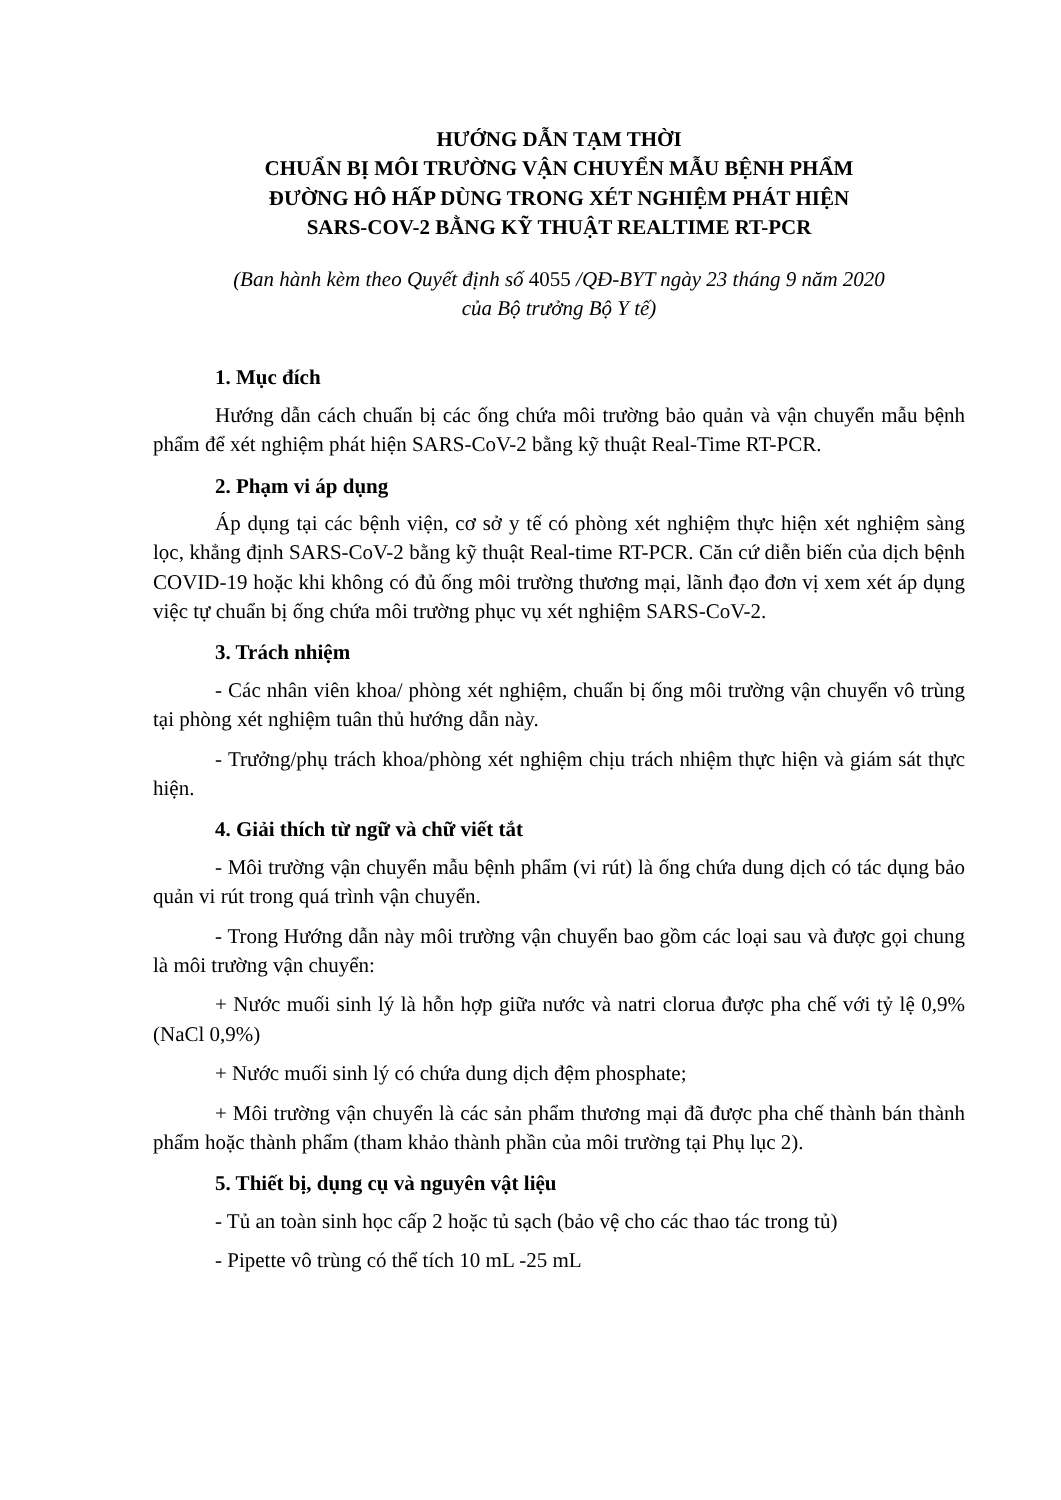HƯỚNG DẪN TẠM THỜI
CHUẨN BỊ MÔI TRƯỜNG VẬN CHUYỂN MẪU BỆNH PHẨM
ĐƯỜNG HÔ HẤP DÙNG TRONG XÉT NGHIỆM PHÁT HIỆN
SARS-COV-2 BẰNG KỸ THUẬT REALTIME RT-PCR
(Ban hành kèm theo Quyết định số 4055 /QĐ-BYT ngày 23 tháng 9 năm 2020
của Bộ trưởng Bộ Y tế)
1. Mục đích
Hướng dẫn cách chuẩn bị các ống chứa môi trường bảo quản và vận chuyển mẫu bệnh phẩm để xét nghiệm phát hiện SARS-CoV-2 bằng kỹ thuật Real-Time RT-PCR.
2. Phạm vi áp dụng
Áp dụng tại các bệnh viện, cơ sở y tế có phòng xét nghiệm thực hiện xét nghiệm sàng lọc, khẳng định SARS-CoV-2 bằng kỹ thuật Real-time RT-PCR. Căn cứ diễn biến của dịch bệnh COVID-19 hoặc khi không có đủ ống môi trường thương mại, lãnh đạo đơn vị xem xét áp dụng việc tự chuẩn bị ống chứa môi trường phục vụ xét nghiệm SARS-CoV-2.
3. Trách nhiệm
- Các nhân viên khoa/ phòng xét nghiệm, chuẩn bị ống môi trường vận chuyển vô trùng tại phòng xét nghiệm tuân thủ hướng dẫn này.
- Trưởng/phụ trách khoa/phòng xét nghiệm chịu trách nhiệm thực hiện và giám sát thực hiện.
4. Giải thích từ ngữ và chữ viết tắt
- Môi trường vận chuyển mẫu bệnh phẩm (vi rút) là ống chứa dung dịch có tác dụng bảo quản vi rút trong quá trình vận chuyển.
- Trong Hướng dẫn này môi trường vận chuyển bao gồm các loại sau và được gọi chung là môi trường vận chuyển:
+ Nước muối sinh lý là hỗn hợp giữa nước và natri clorua được pha chế với tỷ lệ 0,9% (NaCl 0,9%)
+ Nước muối sinh lý có chứa dung dịch đệm phosphate;
+ Môi trường vận chuyển là các sản phẩm thương mại đã được pha chế thành bán thành phẩm hoặc thành phẩm (tham khảo thành phần của môi trường tại Phụ lục 2).
5. Thiết bị, dụng cụ và nguyên vật liệu
- Tủ an toàn sinh học cấp 2 hoặc tủ sạch (bảo vệ cho các thao tác trong tủ)
- Pipette vô trùng có thể tích 10 mL -25 mL